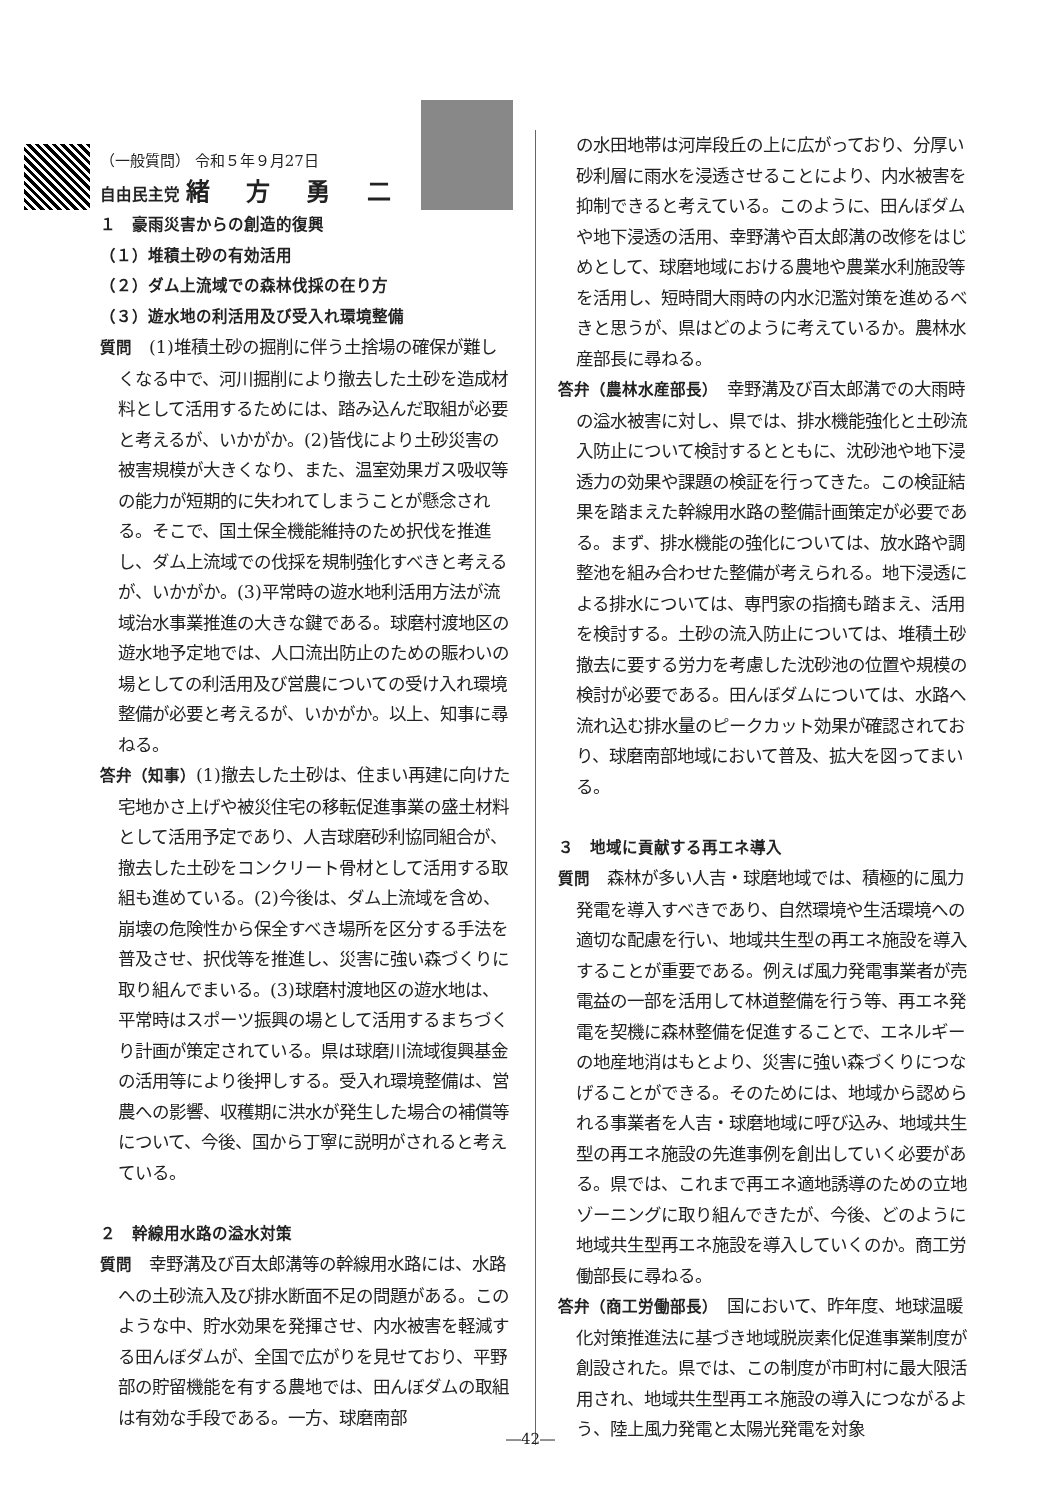（一般質問） 令和５年９月27日
自由民主党 緒 方 勇 二
１　豪雨災害からの創造的復興
（１）堆積土砂の有効活用
（２）ダム上流域での森林伐採の在り方
（３）遊水地の利活用及び受入れ環境整備
質問　(1)堆積土砂の掘削に伴う土捨場の確保が難しくなる中で、河川掘削により撤去した土砂を造成材料として活用するためには、踏み込んだ取組が必要と考えるが、いかがか。(2)皆伐により土砂災害の被害規模が大きくなり、また、温室効果ガス吸収等の能力が短期的に失われてしまうことが懸念される。そこで、国土保全機能維持のため択伐を推進し、ダム上流域での伐採を規制強化すべきと考えるが、いかがか。(3)平常時の遊水地利活用方法が流域治水事業推進の大きな鍵である。球磨村渡地区の遊水地予定地では、人口流出防止のための賑わいの場としての利活用及び営農についての受け入れ環境整備が必要と考えるが、いかがか。以上、知事に尋ねる。
答弁（知事）(1)撤去した土砂は、住まい再建に向けた宅地かさ上げや被災住宅の移転促進事業の盛土材料として活用予定であり、人吉球磨砂利協同組合が、撤去した土砂をコンクリート骨材として活用する取組も進めている。(2)今後は、ダム上流域を含め、崩壊の危険性から保全すべき場所を区分する手法を普及させ、択伐等を推進し、災害に強い森づくりに取り組んでまいる。(3)球磨村渡地区の遊水地は、平常時はスポーツ振興の場として活用するまちづくり計画が策定されている。県は球磨川流域復興基金の活用等により後押しする。受入れ環境整備は、営農への影響、収穫期に洪水が発生した場合の補償等について、今後、国から丁寧に説明がされると考えている。
２　幹線用水路の溢水対策
質問　幸野溝及び百太郎溝等の幹線用水路には、水路への土砂流入及び排水断面不足の問題がある。このような中、貯水効果を発揮させ、内水被害を軽減する田んぼダムが、全国で広がりを見せており、平野部の貯留機能を有する農地では、田んぼダムの取組は有効な手段である。一方、球磨南部
の水田地帯は河岸段丘の上に広がっており、分厚い砂利層に雨水を浸透させることにより、内水被害を抑制できると考えている。このように、田んぼダムや地下浸透の活用、幸野溝や百太郎溝の改修をはじめとして、球磨地域における農地や農業水利施設等を活用し、短時間大雨時の内水氾濫対策を進めるべきと思うが、県はどのように考えているか。農林水産部長に尋ねる。
答弁（農林水産部長）　幸野溝及び百太郎溝での大雨時の溢水被害に対し、県では、排水機能強化と土砂流入防止について検討するとともに、沈砂池や地下浸透力の効果や課題の検証を行ってきた。この検証結果を踏まえた幹線用水路の整備計画策定が必要である。まず、排水機能の強化については、放水路や調整池を組み合わせた整備が考えられる。地下浸透による排水については、専門家の指摘も踏まえ、活用を検討する。土砂の流入防止については、堆積土砂撤去に要する労力を考慮した沈砂池の位置や規模の検討が必要である。田んぼダムについては、水路へ流れ込む排水量のピークカット効果が確認されており、球磨南部地域において普及、拡大を図ってまいる。
３　地域に貢献する再エネ導入
質問　森林が多い人吉・球磨地域では、積極的に風力発電を導入すべきであり、自然環境や生活環境への適切な配慮を行い、地域共生型の再エネ施設を導入することが重要である。例えば風力発電事業者が売電益の一部を活用して林道整備を行う等、再エネ発電を契機に森林整備を促進することで、エネルギーの地産地消はもとより、災害に強い森づくりにつなげることができる。そのためには、地域から認められる事業者を人吉・球磨地域に呼び込み、地域共生型の再エネ施設の先進事例を創出していく必要がある。県では、これまで再エネ適地誘導のための立地ゾーニングに取り組んできたが、今後、どのように地域共生型再エネ施設を導入していくのか。商工労働部長に尋ねる。
答弁（商工労働部長）　国において、昨年度、地球温暖化対策推進法に基づき地域脱炭素化促進事業制度が創設された。県では、この制度が市町村に最大限活用され、地域共生型再エネ施設の導入につながるよう、陸上風力発電と太陽光発電を対象
―42―